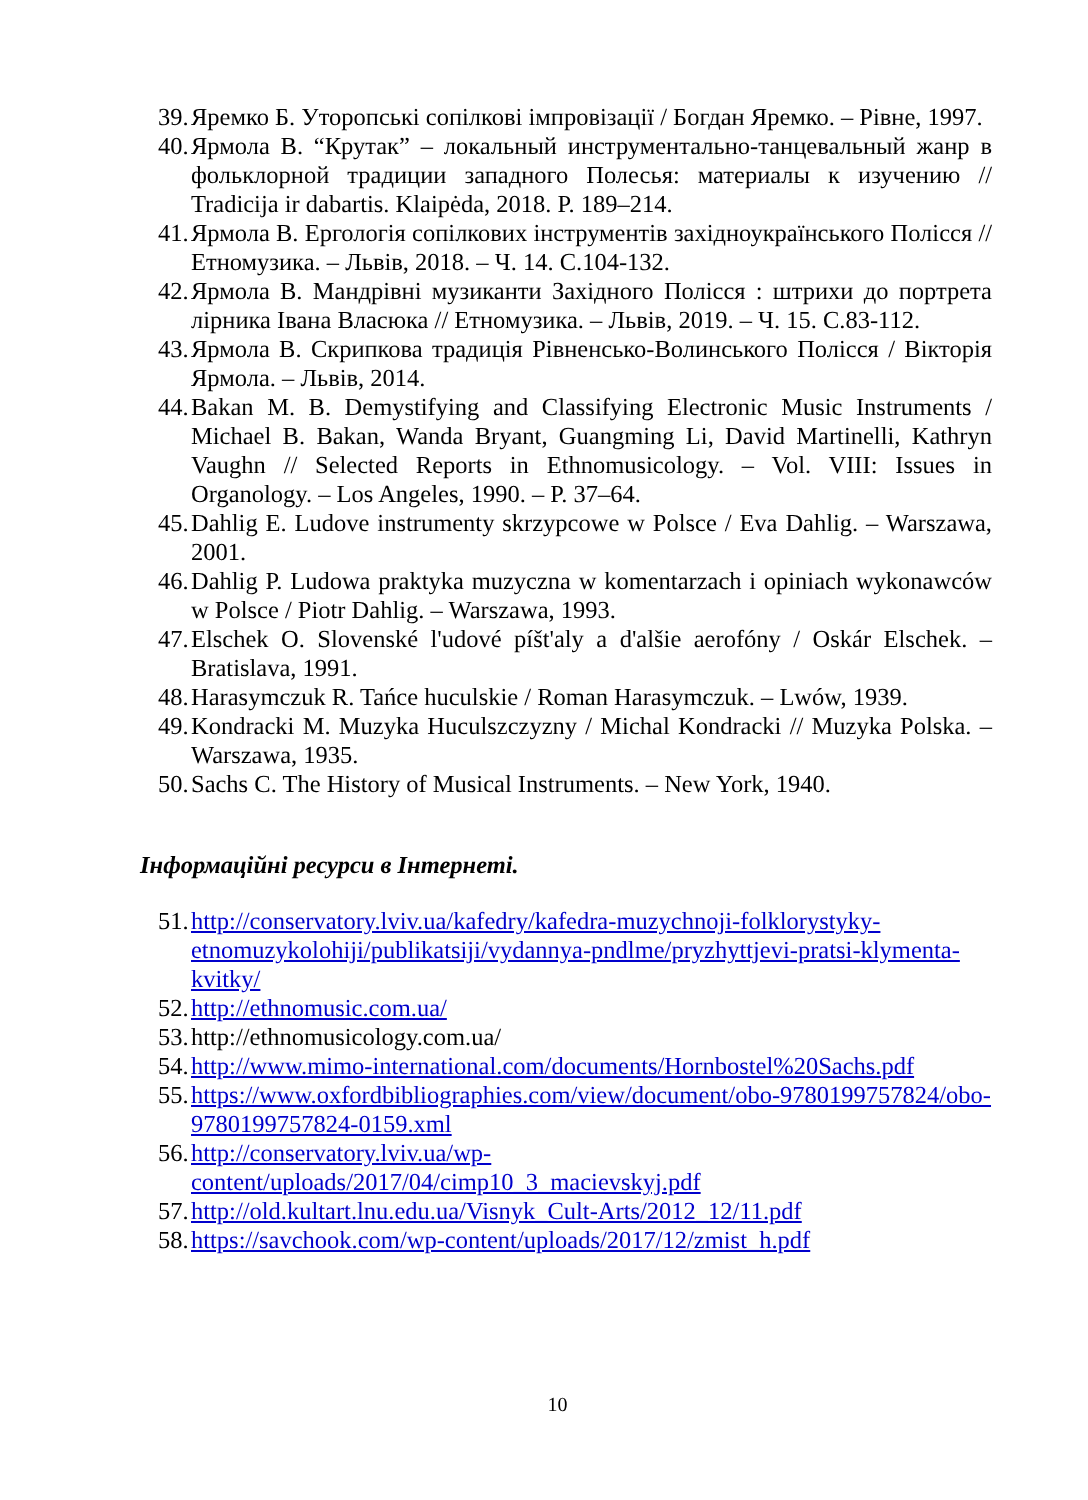39. Яремко Б. Уторопські сопілкові імпровізації / Богдан Яремко. – Рівне, 1997.
40. Ярмола В. “Крутак” – локальный инструментально-танцевальный жанр в фольклорной традиции западного Полесья: материалы к изучению // Tradicija ir dabartis. Klaipėda, 2018. P. 189–214.
41. Ярмола В. Ергологія сопілкових інструментів західноукраїнського Полісся // Етномузика. – Львів, 2018. – Ч. 14. С.104-132.
42. Ярмола В. Мандрівні музиканти Західного Полісся : штрихи до портрета лірника Івана Власюка // Етномузика. – Львів, 2019. – Ч. 15. С.83-112.
43. Ярмола В. Скрипкова традиція Рівненсько-Волинського Полісся / Вікторія Ярмола. – Львів, 2014.
44. Bakan M. B. Demystifying and Classifying Electronic Music Instruments / Michael B. Bakan, Wanda Bryant, Guangming Li, David Martinelli, Kathryn Vaughn // Selected Reports in Ethnomusicology. – Vol. VIII: Issues in Organology. – Los Angeles, 1990. – P. 37–64.
45. Dahlig E. Ludove instrumenty skrzypcowe w Polsce / Eva Dahlig. – Warszawa, 2001.
46. Dahlig P. Ludowa praktyka muzyczna w komentarzach i opiniach wykonawców w Polsce / Piotr Dahlig. – Warszawa, 1993.
47. Elschek O. Slovenské l'udové píšt'aly a d'alšie aerofóny / Oskár Elschek. – Bratislava, 1991.
48. Harasymczuk R. Tańce huculskie / Roman Harasymczuk. – Lwów, 1939.
49. Kondracki M. Muzyka Huculszczyzny / Michal Kondracki // Muzyka Polska. – Warszawa, 1935.
50. Sachs C. The History of Musical Instruments. – New York, 1940.
Інформаційні ресурси в Інтернеті.
51. http://conservatory.lviv.ua/kafedry/kafedra-muzychnoji-folklorystyky-etnomuzykolohiji/publikatsiji/vydannya-pndlme/pryzhyttjevi-pratsi-klymenta-kvitky/
52. http://ethnomusic.com.ua/
53. http://ethnomusicology.com.ua/
54. http://www.mimo-international.com/documents/Hornbostel%20Sachs.pdf
55. https://www.oxfordbibliographies.com/view/document/obo-9780199757824/obo-9780199757824-0159.xml
56. http://conservatory.lviv.ua/wp-content/uploads/2017/04/cimp10_3_macievskyj.pdf
57. http://old.kultart.lnu.edu.ua/Visnyk_Cult-Arts/2012_12/11.pdf
58. https://savchook.com/wp-content/uploads/2017/12/zmist_h.pdf
10